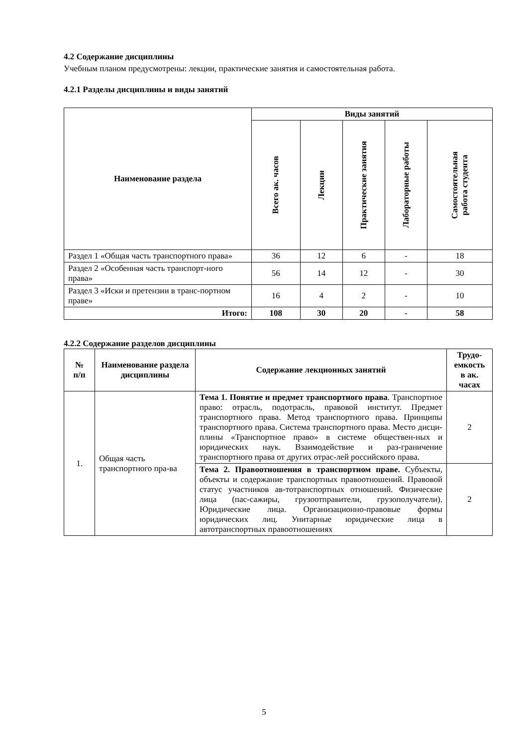4.2 Содержание дисциплины
Учебным планом предусмотрены: лекции, практические занятия и самостоятельная работа.
4.2.1 Разделы дисциплины и виды занятий
| Наименование раздела | Виды занятий | | | | |
| --- | --- | --- | --- | --- | --- |
| | Всего ак. часов | Лекции | Практические занятия | Лабораторные работы | Самостоятельная работа студента |
| Раздел 1 «Общая часть транспортного права» | 36 | 12 | 6 | - | 18 |
| Раздел 2 «Особенная часть транспорт-ного права» | 56 | 14 | 12 | - | 30 |
| Раздел 3 «Иски и претензии в транс-портном праве» | 16 | 4 | 2 | - | 10 |
| Итого: | 108 | 30 | 20 | - | 58 |
4.2.2 Содержание разделов дисциплины
| № п/п | Наименование раздела дисциплины | Содержание лекционных занятий | Трудо-емкость в ак. часах |
| --- | --- | --- | --- |
| 1. | Общая часть транспортного пра-ва | Тема 1. Понятие и предмет транспортного права . Транспортное право: отрасль, подотрасль, правовой институт. Предмет транспортного права. Метод транспортного права. Принципы транспортного права. Система транспортного права. Место дисци-плины «Транспортное право» в системе обществен-ных и юридических наук. Взаимодействие и раз-граничение транспортного права от других отрас-лей российского права. | 2 |
| | | Тема 2. Правоотношения в транспортном праве. Субъекты, объекты и содержание транспортных правоотношений. Правовой статус участников ав-тотранспортных отношений. Физические лица (пас-сажиры, грузоотправители, грузополучатели). Юридические лица. Организационно-правовые формы юридических лиц. Унитарные юридические лица в автотранспортных правоотношениях | 2 |
5